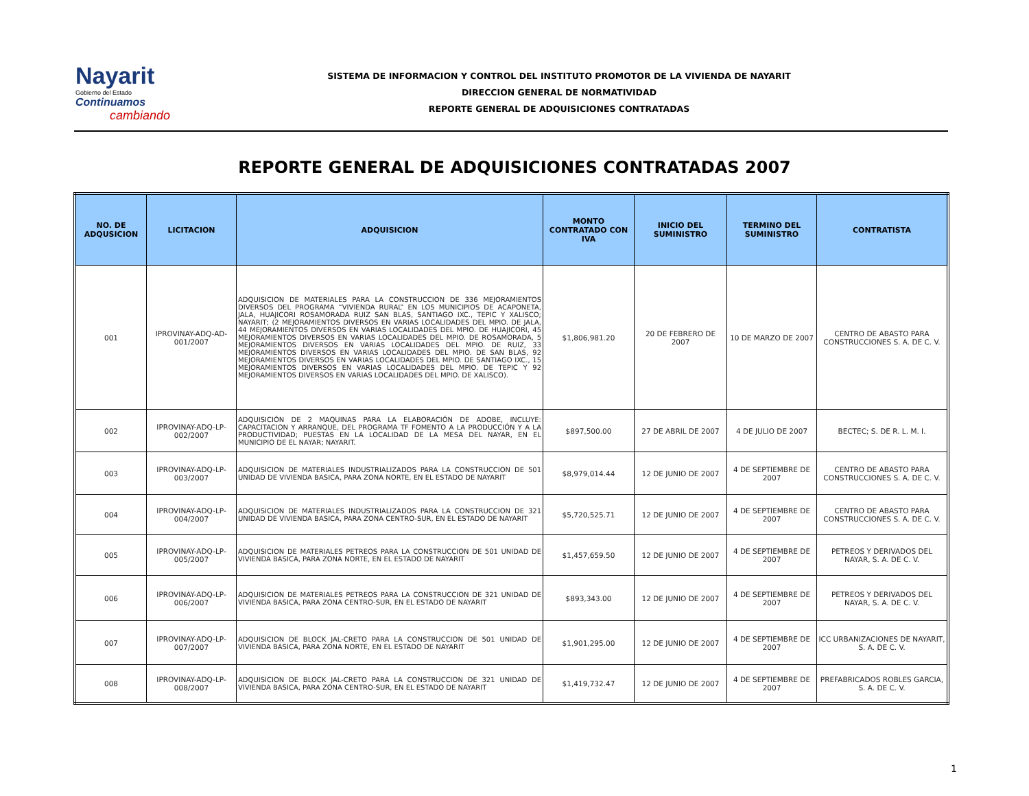Nayarit
Gobierno del Estado
Continuamos
cambiando
SISTEMA DE INFORMACION Y CONTROL DEL INSTITUTO PROMOTOR DE LA VIVIENDA DE NAYARIT
DIRECCION GENERAL DE NORMATIVIDAD
REPORTE GENERAL DE ADQUISICIONES CONTRATADAS
REPORTE GENERAL DE ADQUISICIONES CONTRATADAS 2007
| NO. DE ADQUSICION | LICITACION | ADQUISICION | MONTO CONTRATADO CON IVA | INICIO DEL SUMINISTRO | TERMINO DEL SUMINISTRO | CONTRATISTA |
| --- | --- | --- | --- | --- | --- | --- |
| 001 | IPROVINAY-ADQ-AD-001/2007 | ADQUISICION DE MATERIALES PARA LA CONSTRUCCION DE 336 MEJORAMIENTOS DIVERSOS DEL PROGRAMA “VIVIENDA RURAL” EN LOS MUNICIPIOS DE ACAPONETA, JALA, HUAJICORI ROSAMORADA RUIZ SAN BLAS, SANTIAGO IXC., TEPIC Y XALISCO; NAYARIT; (2 MEJORAMIENTOS DIVERSOS EN VARIAS LOCALIDADES DEL MPIO. DE JALA, 44 MEJORAMIENTOS DIVERSOS EN VARIAS LOCALIDADES DEL MPIO. DE HUAJICORI, 45 MEJORAMIENTOS DIVERSOS EN VARIAS LOCALIDADES DEL MPIO. DE ROSAMORADA, 5 MEJORAMIENTOS DIVERSOS EN VARIAS LOCALIDADES DEL MPIO. DE RUIZ, 33 MEJORAMIENTOS DIVERSOS EN VARIAS LOCALIDADES DEL MPIO. DE SAN BLAS, 92 MEJORAMIENTOS DIVERSOS EN VARIAS LOCALIDADES DEL MPIO. DE SANTIAGO IXC., 15 MEJORAMIENTOS DIVERSOS EN VARIAS LOCALIDADES DEL MPIO. DE TEPIC Y 92 MEJORAMIENTOS DIVERSOS EN VARIAS LOCALIDADES DEL MPIO. DE XALISCO). | $1,806,981.20 | 20 DE FEBRERO DE 2007 | 10 DE MARZO DE 2007 | CENTRO DE ABASTO PARA CONSTRUCCIONES S. A. DE C. V. |
| 002 | IPROVINAY-ADQ-LP-002/2007 | ADQUISICIÓN DE 2 MAQUINAS PARA LA ELABORACIÓN DE ADOBE, INCLUYE: CAPACITACION Y ARRANQUE, DEL PROGRAMA TF FOMENTO A LA PRODUCCIÓN Y A LA PRODUCTIVIDAD; PUESTAS EN LA LOCALIDAD DE LA MESA DEL NAYAR, EN EL MUNICIPIO DE EL NAYAR; NAYARIT. | $897,500.00 | 27 DE ABRIL DE 2007 | 4 DE JULIO DE 2007 | BECTEC; S. DE R. L. M. I. |
| 003 | IPROVINAY-ADQ-LP-003/2007 | ADQUISICION DE MATERIALES INDUSTRIALIZADOS PARA LA CONSTRUCCION DE 501 UNIDAD DE VIVIENDA BASICA, PARA ZONA NORTE, EN EL ESTADO DE NAYARIT | $8,979,014.44 | 12 DE JUNIO DE 2007 | 4 DE SEPTIEMBRE DE 2007 | CENTRO DE ABASTO PARA CONSTRUCCIONES S. A. DE C. V. |
| 004 | IPROVINAY-ADQ-LP-004/2007 | ADQUISICION DE MATERIALES INDUSTRIALIZADOS PARA LA CONSTRUCCION DE 321 UNIDAD DE VIVIENDA BASICA, PARA ZONA CENTRO-SUR, EN EL ESTADO DE NAYARIT | $5,720,525.71 | 12 DE JUNIO DE 2007 | 4 DE SEPTIEMBRE DE 2007 | CENTRO DE ABASTO PARA CONSTRUCCIONES S. A. DE C. V. |
| 005 | IPROVINAY-ADQ-LP-005/2007 | ADQUISICION DE MATERIALES PETREOS PARA LA CONSTRUCCION DE 501 UNIDAD DE VIVIENDA BASICA, PARA ZONA NORTE, EN EL ESTADO DE NAYARIT | $1,457,659.50 | 12 DE JUNIO DE 2007 | 4 DE SEPTIEMBRE DE 2007 | PETREOS Y DERIVADOS DEL NAYAR, S. A. DE C. V. |
| 006 | IPROVINAY-ADQ-LP-006/2007 | ADQUISICION DE MATERIALES PETREOS PARA LA CONSTRUCCION DE 321 UNIDAD DE VIVIENDA BASICA, PARA ZONA CENTRO-SUR, EN EL ESTADO DE NAYARIT | $893,343.00 | 12 DE JUNIO DE 2007 | 4 DE SEPTIEMBRE DE 2007 | PETREOS Y DERIVADOS DEL NAYAR, S. A. DE C. V. |
| 007 | IPROVINAY-ADQ-LP-007/2007 | ADQUISICION DE BLOCK JAL-CRETO PARA LA CONSTRUCCION DE 501 UNIDAD DE VIVIENDA BASICA, PARA ZONA NORTE, EN EL ESTADO DE NAYARIT | $1,901,295.00 | 12 DE JUNIO DE 2007 | 4 DE SEPTIEMBRE DE 2007 | ICC URBANIZACIONES DE NAYARIT, S. A. DE C. V. |
| 008 | IPROVINAY-ADQ-LP-008/2007 | ADQUISICION DE BLOCK JAL-CRETO PARA LA CONSTRUCCION DE 321 UNIDAD DE VIVIENDA BASICA, PARA ZONA CENTRO-SUR, EN EL ESTADO DE NAYARIT | $1,419,732.47 | 12 DE JUNIO DE 2007 | 4 DE SEPTIEMBRE DE 2007 | PREFABRICADOS ROBLES GARCIA, S. A. DE C. V. |
1